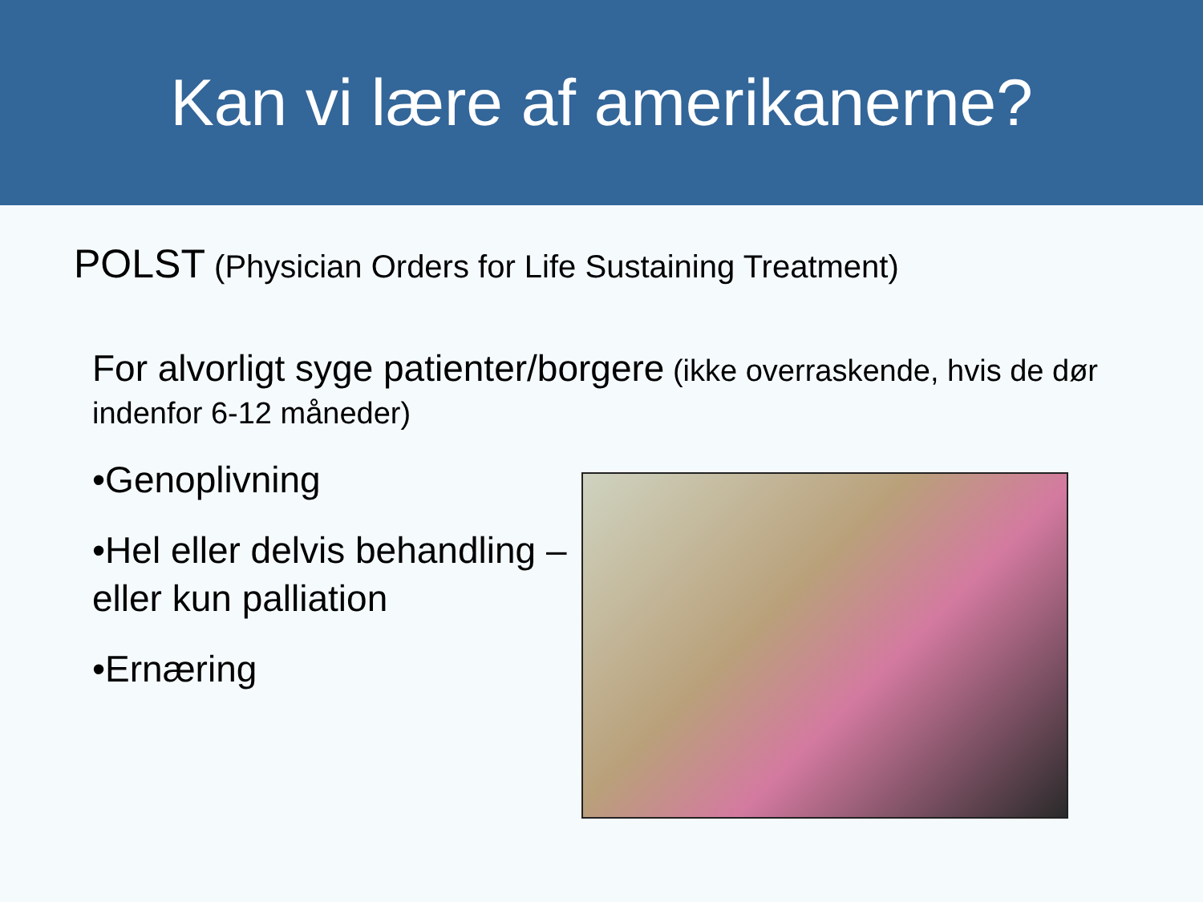Kan vi lære af amerikanerne?
POLST (Physician Orders for Life Sustaining Treatment)
For alvorligt syge patienter/borgere (ikke overraskende, hvis de dør indenfor 6-12 måneder)
•Genoplivning
•Hel eller delvis behandling –
eller kun palliation
•Ernæring